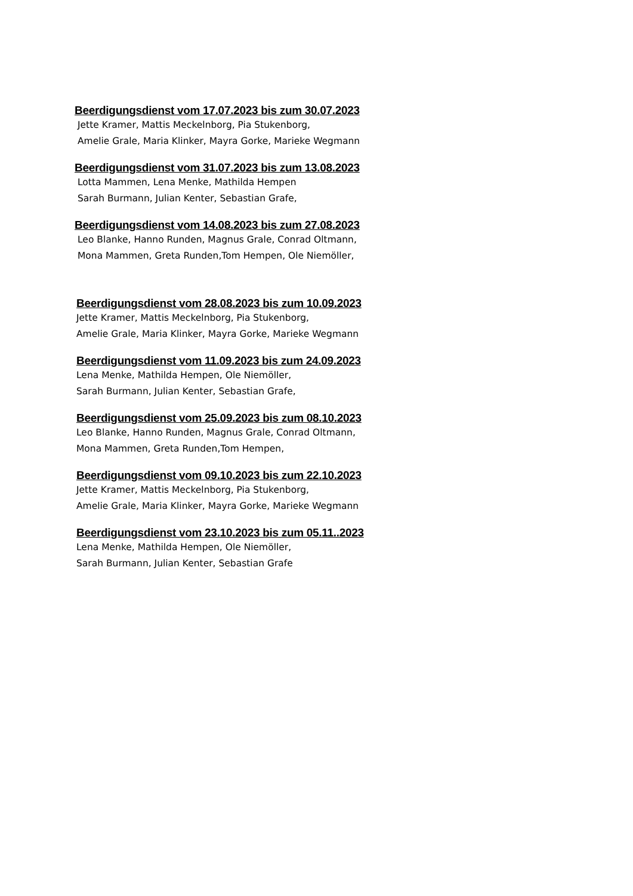Beerdigungsdienst vom 17.07.2023 bis zum 30.07.2023
Jette Kramer, Mattis Meckelnborg, Pia Stukenborg,
Amelie Grale, Maria Klinker, Mayra Gorke, Marieke Wegmann
Beerdigungsdienst vom 31.07.2023 bis zum 13.08.2023
Lotta Mammen, Lena Menke, Mathilda Hempen
Sarah Burmann, Julian Kenter, Sebastian Grafe,
Beerdigungsdienst vom 14.08.2023 bis zum 27.08.2023
Leo Blanke, Hanno Runden, Magnus Grale, Conrad Oltmann,
Mona Mammen, Greta Runden,Tom Hempen, Ole Niemöller,
Beerdigungsdienst vom 28.08.2023 bis zum 10.09.2023
Jette Kramer, Mattis Meckelnborg, Pia Stukenborg,
Amelie Grale, Maria Klinker, Mayra Gorke, Marieke Wegmann
Beerdigungsdienst vom 11.09.2023 bis zum 24.09.2023
Lena Menke, Mathilda Hempen, Ole Niemöller,
Sarah Burmann, Julian Kenter, Sebastian Grafe,
Beerdigungsdienst vom 25.09.2023 bis zum 08.10.2023
Leo Blanke, Hanno Runden, Magnus Grale, Conrad Oltmann,
Mona Mammen, Greta Runden,Tom Hempen,
Beerdigungsdienst vom 09.10.2023 bis zum 22.10.2023
Jette Kramer, Mattis Meckelnborg, Pia Stukenborg,
Amelie Grale, Maria Klinker, Mayra Gorke, Marieke Wegmann
Beerdigungsdienst vom 23.10.2023 bis zum 05.11..2023
Lena Menke, Mathilda Hempen, Ole Niemöller,
Sarah Burmann, Julian Kenter, Sebastian Grafe